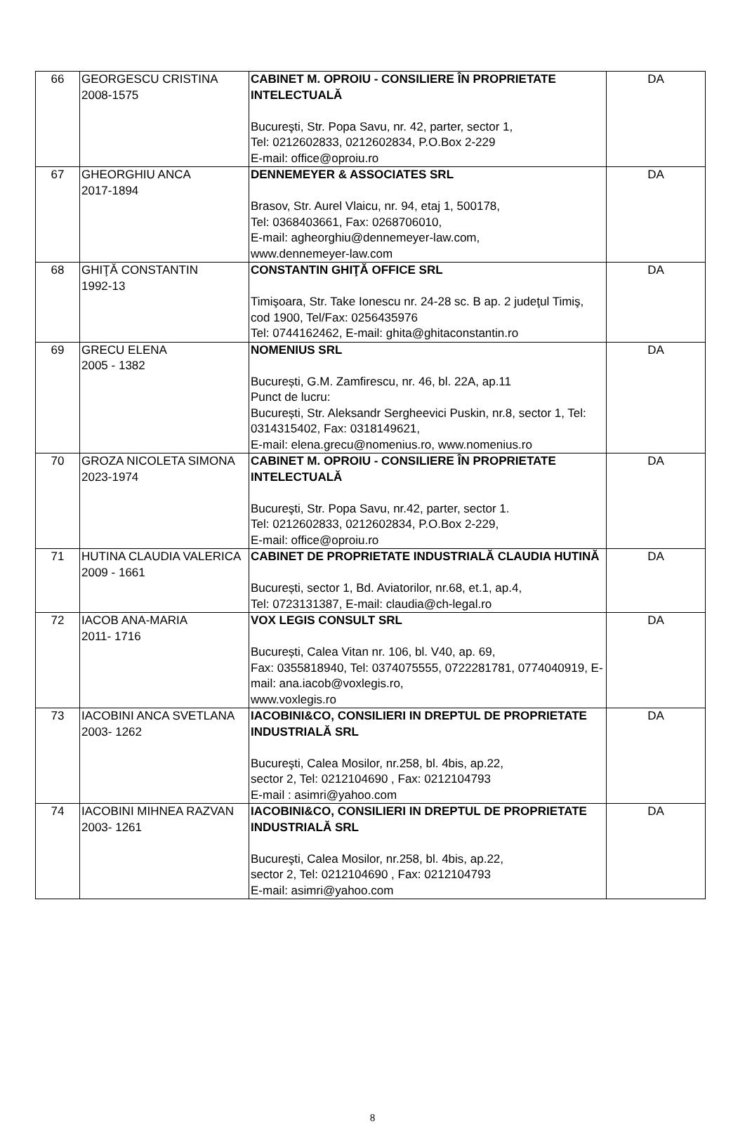| 66 | GEORGESCU CRISTINA 2008-1575 | CABINET M. OPROIU - CONSILIERE ÎN PROPRIETATE INTELECTUALĂ Bucureşti, Str. Popa Savu, nr. 42, parter, sector 1, Tel: 0212602833, 0212602834, P.O.Box 2-229 E-mail: office@oproiu.ro | DA |
| 67 | GHEORGHIU ANCA 2017-1894 | DENNEMEYER & ASSOCIATES SRL Brasov, Str. Aurel Vlaicu, nr. 94, etaj 1, 500178, Tel: 0368403661, Fax: 0268706010, E-mail: agheorghiu@dennemeyer-law.com, www.dennemeyer-law.com | DA |
| 68 | GHIŢĂ CONSTANTIN 1992-13 | CONSTANTIN GHIŢĂ OFFICE SRL Timişoara, Str. Take Ionescu nr. 24-28 sc. B ap. 2 judeţul Timiş, cod 1900, Tel/Fax: 0256435976 Tel: 0744162462, E-mail: ghita@ghitaconstantin.ro | DA |
| 69 | GRECU ELENA 2005 - 1382 | NOMENIUS SRL București, G.M. Zamfirescu, nr. 46, bl. 22A, ap.11 Punct de lucru: București, Str. Aleksandr Sergheevici Puskin, nr.8, sector 1, Tel: 0314315402, Fax: 0318149621, E-mail: elena.grecu@nomenius.ro, www.nomenius.ro | DA |
| 70 | GROZA NICOLETA SIMONA 2023-1974 | CABINET M. OPROIU - CONSILIERE ÎN PROPRIETATE INTELECTUALĂ Bucureşti, Str. Popa Savu, nr.42, parter, sector 1. Tel: 0212602833, 0212602834, P.O.Box 2-229, E-mail: office@oproiu.ro | DA |
| 71 | HUTINA CLAUDIA VALERICA 2009 - 1661 | CABINET DE PROPRIETATE INDUSTRIALĂ CLAUDIA HUTINĂ București, sector 1, Bd. Aviatorilor, nr.68, et.1, ap.4, Tel: 0723131387, E-mail: claudia@ch-legal.ro | DA |
| 72 | IACOB ANA-MARIA 2011- 1716 | VOX LEGIS CONSULT SRL București, Calea Vitan nr. 106, bl. V40, ap. 69, Fax: 0355818940, Tel: 0374075555, 0722281781, 0774040919, E-mail: ana.iacob@voxlegis.ro, www.voxlegis.ro | DA |
| 73 | IACOBINI ANCA SVETLANA 2003- 1262 | IACOBINI&CO, CONSILIERI IN DREPTUL DE PROPRIETATE INDUSTRIALĂ SRL Bucureşti, Calea Mosilor, nr.258, bl. 4bis, ap.22, sector 2, Tel: 0212104690 , Fax: 0212104793 E-mail : asimri@yahoo.com | DA |
| 74 | IACOBINI MIHNEA RAZVAN 2003- 1261 | IACOBINI&CO, CONSILIERI IN DREPTUL DE PROPRIETATE INDUSTRIALĂ SRL Bucureşti, Calea Mosilor, nr.258, bl. 4bis, ap.22, sector 2, Tel: 0212104690 , Fax: 0212104793 E-mail: asimri@yahoo.com | DA |
8